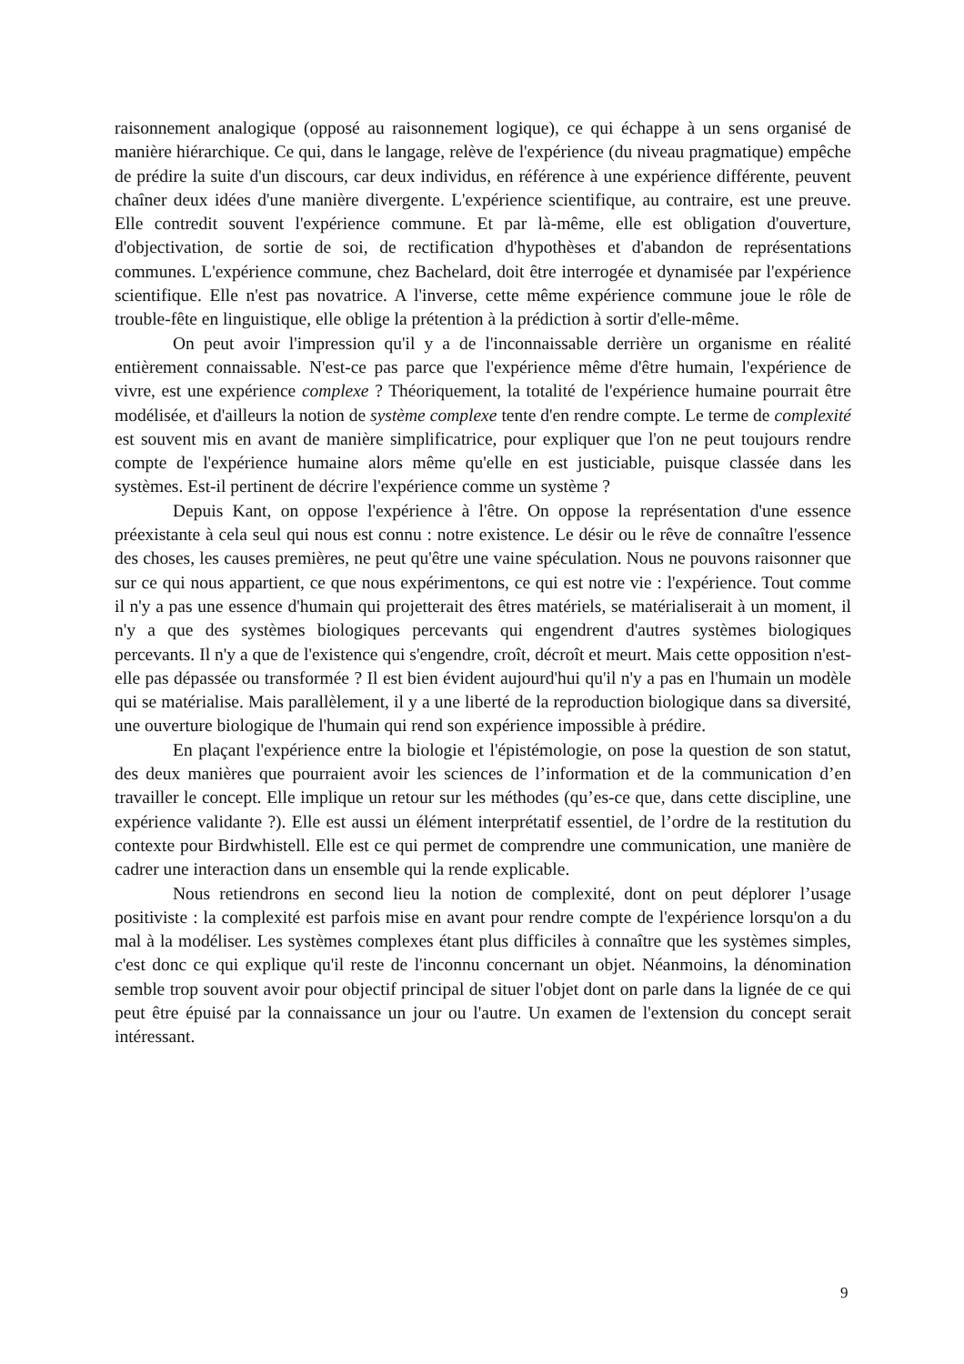raisonnement analogique (opposé au raisonnement logique), ce qui échappe à un sens organisé de manière hiérarchique. Ce qui, dans le langage, relève de l'expérience (du niveau pragmatique) empêche de prédire la suite d'un discours, car deux individus, en référence à une expérience différente, peuvent chaîner deux idées d'une manière divergente. L'expérience scientifique, au contraire, est une preuve. Elle contredit souvent l'expérience commune. Et par là-même, elle est obligation d'ouverture, d'objectivation, de sortie de soi, de rectification d'hypothèses et d'abandon de représentations communes. L'expérience commune, chez Bachelard, doit être interrogée et dynamisée par l'expérience scientifique. Elle n'est pas novatrice. A l'inverse, cette même expérience commune joue le rôle de trouble-fête en linguistique, elle oblige la prétention à la prédiction à sortir d'elle-même.
On peut avoir l'impression qu'il y a de l'inconnaissable derrière un organisme en réalité entièrement connaissable. N'est-ce pas parce que l'expérience même d'être humain, l'expérience de vivre, est une expérience complexe ? Théoriquement, la totalité de l'expérience humaine pourrait être modélisée, et d'ailleurs la notion de système complexe tente d'en rendre compte. Le terme de complexité est souvent mis en avant de manière simplificatrice, pour expliquer que l'on ne peut toujours rendre compte de l'expérience humaine alors même qu'elle en est justiciable, puisque classée dans les systèmes. Est-il pertinent de décrire l'expérience comme un système ?
Depuis Kant, on oppose l'expérience à l'être. On oppose la représentation d'une essence préexistante à cela seul qui nous est connu : notre existence. Le désir ou le rêve de connaître l'essence des choses, les causes premières, ne peut qu'être une vaine spéculation. Nous ne pouvons raisonner que sur ce qui nous appartient, ce que nous expérimentons, ce qui est notre vie : l'expérience. Tout comme il n'y a pas une essence d'humain qui projetterait des êtres matériels, se matérialiserait à un moment, il n'y a que des systèmes biologiques percevants qui engendrent d'autres systèmes biologiques percevants. Il n'y a que de l'existence qui s'engendre, croît, décroît et meurt. Mais cette opposition n'est-elle pas dépassée ou transformée ? Il est bien évident aujourd'hui qu'il n'y a pas en l'humain un modèle qui se matérialise. Mais parallèlement, il y a une liberté de la reproduction biologique dans sa diversité, une ouverture biologique de l'humain qui rend son expérience impossible à prédire.
En plaçant l'expérience entre la biologie et l'épistémologie, on pose la question de son statut, des deux manières que pourraient avoir les sciences de l’information et de la communication d’en travailler le concept. Elle implique un retour sur les méthodes (qu’es-ce que, dans cette discipline, une expérience validante ?). Elle est aussi un élément interprétatif essentiel, de l’ordre de la restitution du contexte pour Birdwhistell. Elle est ce qui permet de comprendre une communication, une manière de cadrer une interaction dans un ensemble qui la rende explicable.
Nous retiendrons en second lieu la notion de complexité, dont on peut déplorer l’usage positiviste : la complexité est parfois mise en avant pour rendre compte de l'expérience lorsqu'on a du mal à la modéliser. Les systèmes complexes étant plus difficiles à connaître que les systèmes simples, c'est donc ce qui explique qu'il reste de l'inconnu concernant un objet. Néanmoins, la dénomination semble trop souvent avoir pour objectif principal de situer l'objet dont on parle dans la lignée de ce qui peut être épuisé par la connaissance un jour ou l'autre. Un examen de l'extension du concept serait intéressant.
9